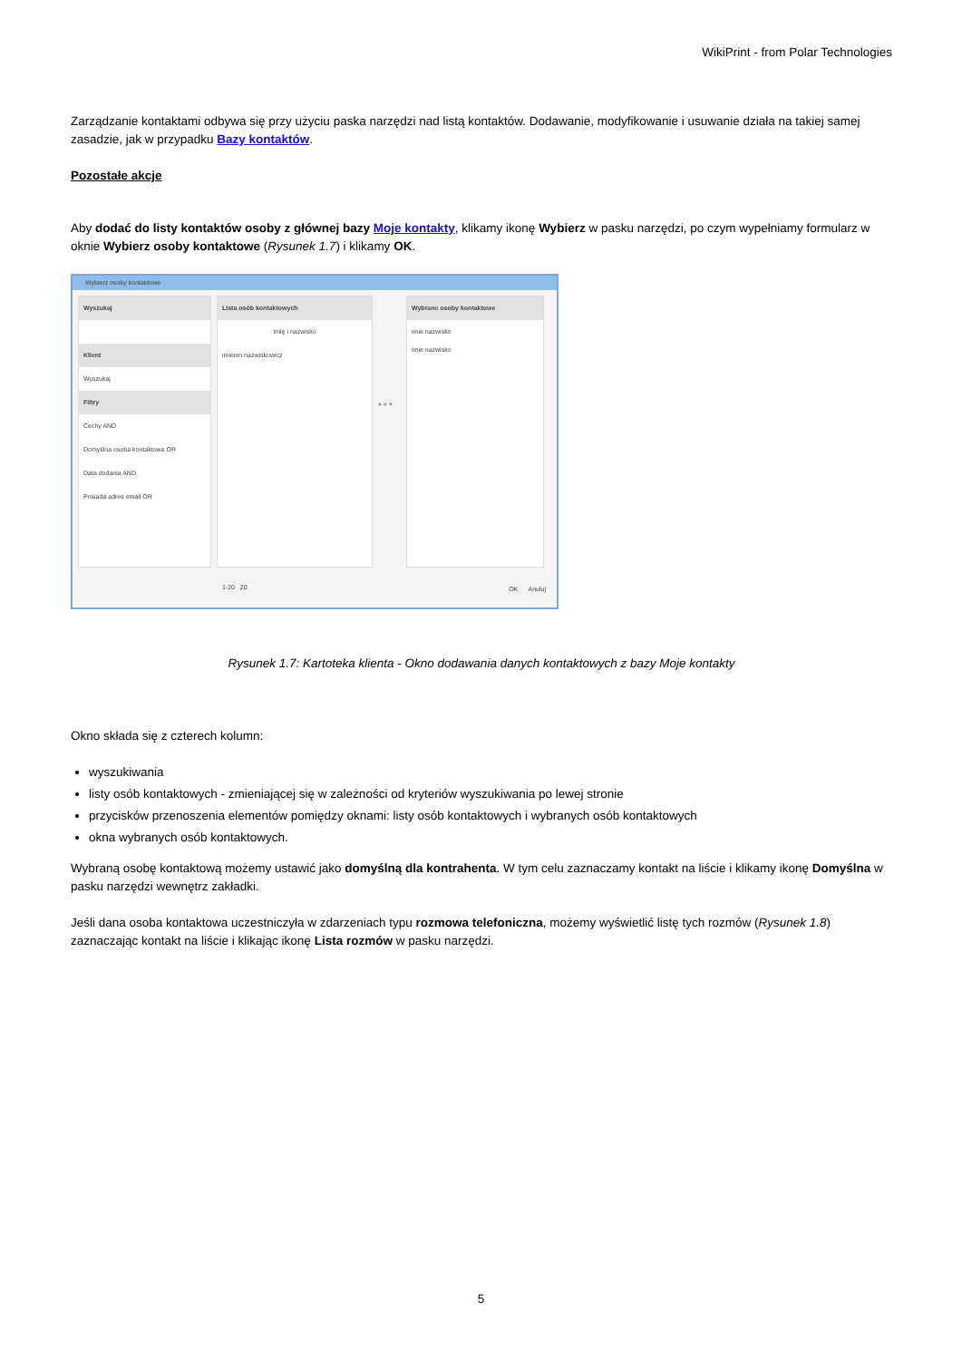WikiPrint - from Polar Technologies
Zarządzanie kontaktami odbywa się przy użyciu paska narzędzi nad listą kontaktów. Dodawanie, modyfikowanie i usuwanie działa na takiej samej zasadzie, jak w przypadku Bazy kontaktów.
Pozostałe akcje
Aby dodać do listy kontaktów osoby z głównej bazy Moje kontakty, klikamy ikonę Wybierz w pasku narzędzi, po czym wypełniamy formularz w oknie Wybierz osoby kontaktowe (Rysunek 1.7) i klikamy OK.
Wybierz osoby kontaktowe
Wyszukaj
Klient
Wyszukaj
Filtry
Cechy AND
Domyślna osoba kontaktowa OR
Data dodania AND
Posiada adres email OR
Lista osób kontaktowych
Imię i nazwisko
imienin nazwiskowicz
1-20 20
» « ×
Wybrane osoby kontaktowe
imie nazwisko
imie nazwisko
OK Anuluj
Rysunek 1.7: Kartoteka klienta - Okno dodawania danych kontaktowych z bazy Moje kontakty
Okno składa się z czterech kolumn:
wyszukiwania
listy osób kontaktowych - zmieniającej się w zależności od kryteriów wyszukiwania po lewej stronie
przycisków przenoszenia elementów pomiędzy oknami: listy osób kontaktowych i wybranych osób kontaktowych
okna wybranych osób kontaktowych.
Wybraną osobę kontaktową możemy ustawić jako domyślną dla kontrahenta. W tym celu zaznaczamy kontakt na liście i klikamy ikonę Domyślna w pasku narzędzi wewnętrz zakładki.
Jeśli dana osoba kontaktowa uczestniczyła w zdarzeniach typu rozmowa telefoniczna, możemy wyświetlić listę tych rozmów (Rysunek 1.8) zaznaczając kontakt na liście i klikając ikonę Lista rozmów w pasku narzędzi.
5